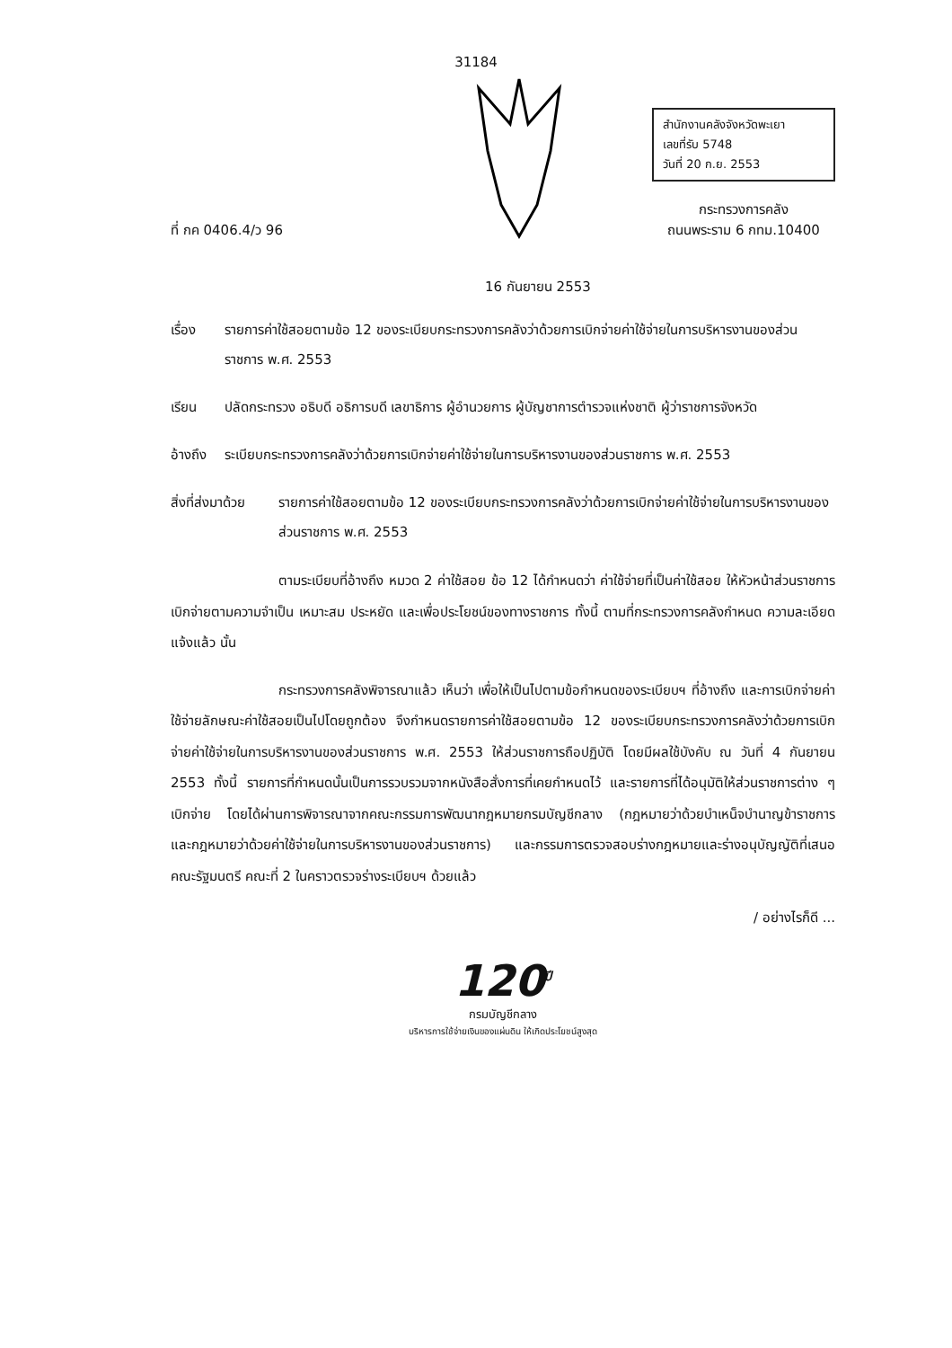31184
ที่ กค 0406.4/ว 96
สำนักงานคลังจังหวัดพะเยา
เลขที่รับ 5748
วันที่ 20 ก.ย. 2553
กระทรวงการคลัง
ถนนพระราม 6 กทม.10400
16 กันยายน 2553
เรื่อง รายการค่าใช้สอยตามข้อ 12 ของระเบียบกระทรวงการคลังว่าด้วยการเบิกจ่ายค่าใช้จ่ายในการบริหารงานของส่วนราชการ พ.ศ. 2553
เรียน ปลัดกระทรวง อธิบดี อธิการบดี เลขาธิการ ผู้อำนวยการ ผู้บัญชาการตำรวจแห่งชาติ ผู้ว่าราชการจังหวัด
อ้างถึง
ระเบียบกระทรวงการคลังว่าด้วยการเบิกจ่ายค่าใช้จ่ายในการบริหารงานของส่วนราชการ พ.ศ. 2553
สิ่งที่ส่งมาด้วย
รายการค่าใช้สอยตามข้อ 12 ของระเบียบกระทรวงการคลังว่าด้วยการเบิกจ่ายค่าใช้จ่ายในการบริหารงานของส่วนราชการ พ.ศ. 2553
ตามระเบียบที่อ้างถึง หมวด 2 ค่าใช้สอย ข้อ 12 ได้กำหนดว่า ค่าใช้จ่ายที่เป็นค่าใช้สอย ให้หัวหน้าส่วนราชการเบิกจ่ายตามความจำเป็น เหมาะสม ประหยัด และเพื่อประโยชน์ของทางราชการ ทั้งนี้ ตามที่กระทรวงการคลังกำหนด ความละเอียดแจ้งแล้ว นั้น
กระทรวงการคลังพิจารณาแล้ว เห็นว่า เพื่อให้เป็นไปตามข้อกำหนดของระเบียบฯ ที่อ้างถึง และการเบิกจ่ายค่าใช้จ่ายลักษณะค่าใช้สอยเป็นไปโดยถูกต้อง จึงกำหนดรายการค่าใช้สอยตามข้อ 12 ของระเบียบกระทรวงการคลังว่าด้วยการเบิกจ่ายค่าใช้จ่ายในการบริหารงานของส่วนราชการ พ.ศ. 2553 ให้ส่วนราชการถือปฏิบัติ โดยมีผลใช้บังคับ ณ วันที่ 4 กันยายน 2553 ทั้งนี้ รายการที่กำหนดนั้นเป็นการรวบรวมจากหนังสือสั่งการที่เคยกำหนดไว้ และรายการที่ได้อนุมัติให้ส่วนราชการต่าง ๆ เบิกจ่าย โดยได้ผ่านการพิจารณาจากคณะกรรมการพัฒนากฎหมายกรมบัญชีกลาง (กฎหมายว่าด้วยบำเหน็จบำนาญข้าราชการ และกฎหมายว่าด้วยค่าใช้จ่ายในการบริหารงานของส่วนราชการ) และกรรมการตรวจสอบร่างกฎหมายและร่างอนุบัญญัติที่เสนอคณะรัฐมนตรี คณะที่ 2 ในคราวตรวจร่างระเบียบฯ ด้วยแล้ว
/ อย่างไรก็ดี ...
120<sup>ปี</sup>
กรมบัญชีกลาง
บริหารการใช้จ่ายเงินของแผ่นดิน ให้เกิดประโยชน์สูงสุด